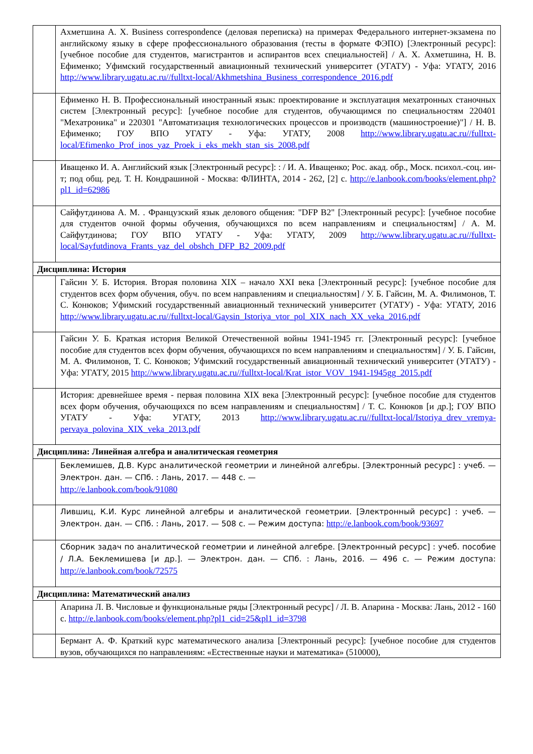| | Ахметшина А. Х. Business correspondence (деловая переписка) на примерах Федерального интернет-экзамена по английскому языку в сфере профессионального образования (тесты в формате ФЭПО) [Электронный ресурс]: [учебное пособие для студентов, магистрантов и аспирантов всех специальностей] / А. Х. Ахметшина, Н. В. Ефименко; Уфимский государственный авиационный технический университет (УГАТУ) - Уфа: УГАТУ, 2016 http://www.library.ugatu.ac.ru//fulltxt-local/Akhmetshina_Business_correspondence_2016.pdf |
| | Ефименко Н. В. Профессиональный иностранный язык: проектирование и эксплуатация мехатронных станочных систем [Электронный ресурс]: [учебное пособие для студентов, обучающимся по специальностям 220401 "Мехатроника" и 220301 "Автоматизация технологических процессов и производств (машиностроение)"] / Н. В. Ефименко; ГОУ ВПО УГАТУ - Уфа: УГАТУ, 2008 http://www.library.ugatu.ac.ru//fulltxt-local/Efimenko_Prof_inos_yaz_Proek_i_eks_mekh_stan_sis_2008.pdf |
| | Иващенко И. А. Английский язык [Электронный ресурс]: : / И. А. Иващенко; Рос. акад. обр., Моск. психол.-соц. ин-т; под общ. ред. Т. Н. Кондрашиной - Москва: ФЛИНТА, 2014 - 262, [2] с. http://e.lanbook.com/books/element.php?pl1_id=62986 |
| | Сайфутдинова А. М. . Французский язык делового общения: "DFP B2" [Электронный ресурс]: [учебное пособие для студентов очной формы обучения, обучающихся по всем направлениям и специальностям] / А. М. Сайфутдинова; ГОУ ВПО УГАТУ - Уфа: УГАТУ, 2009 http://www.library.ugatu.ac.ru//fulltxt-local/Sayfutdinova_Frants_yaz_del_obshch_DFP_B2_2009.pdf |
| Дисциплина: История | |
| | Гайсин У. Б. История. Вторая половина XIX – начало XXI века [Электронный ресурс]: [учебное пособие для студентов всех форм обучения, обуч. по всем направлениям и специальностям] / У. Б. Гайсин, М. А. Филимонов, Т. С. Конюков; Уфимский государственный авиационный технический университет (УГАТУ) - Уфа: УГАТУ, 2016 http://www.library.ugatu.ac.ru//fulltxt-local/Gaysin_Istoriya_vtor_pol_XIX_nach_XX_veka_2016.pdf |
| | Гайсин У. Б. Краткая история Великой Отечественной войны 1941-1945 гг. [Электронный ресурс]: [учебное пособие для студентов всех форм обучения, обучающихся по всем направлениям и специальностям] / У. Б. Гайсин, М. А. Филимонов, Т. С. Конюков; Уфимский государственный авиационный технический университет (УГАТУ) - Уфа: УГАТУ, 2015 http://www.library.ugatu.ac.ru//fulltxt-local/Krat_istor_VOV_1941-1945gg_2015.pdf |
| | История: древнейшее время - первая половина XIX века [Электронный ресурс]: [учебное пособие для студентов всех форм обучения, обучающихся по всем направлениям и специальностям] / Т. С. Конюков [и др.]; ГОУ ВПО УГАТУ - Уфа: УГАТУ, 2013 http://www.library.ugatu.ac.ru//fulltxt-local/Istoriya_drev_vremya-pervaya_polovina_XIX_veka_2013.pdf |
| Дисциплина: Линейная алгебра и аналитическая геометрия | |
| | Беклемишев, Д.В. Курс аналитической геометрии и линейной алгебры. [Электронный ресурс] : учеб. — Электрон. дан. — СПб. : Лань, 2017. — 448 с. — http://e.lanbook.com/book/91080 |
| | Лившиц, К.И. Курс линейной алгебры и аналитической геометрии. [Электронный ресурс] : учеб. — Электрон. дан. — СПб. : Лань, 2017. — 508 с. — Режим доступа: http://e.lanbook.com/book/93697 |
| | Сборник задач по аналитической геометрии и линейной алгебре. [Электронный ресурс] : учеб. пособие / Л.А. Беклемишева [и др.]. — Электрон. дан. — СПб. : Лань, 2016. — 496 с. — Режим доступа: http://e.lanbook.com/book/72575 |
| Дисциплина: Математический анализ | |
| | Апарина Л. В. Числовые и функциональные ряды [Электронный ресурс] / Л. В. Апарина - Москва: Лань, 2012 - 160 с. http://e.lanbook.com/books/element.php?pl1_cid=25&pl1_id=3798 |
| | Бермант А. Ф. Краткий курс математического анализа [Электронный ресурс]: [учебное пособие для студентов вузов, обучающихся по направлениям: «Естественные науки и математика» (510000), |